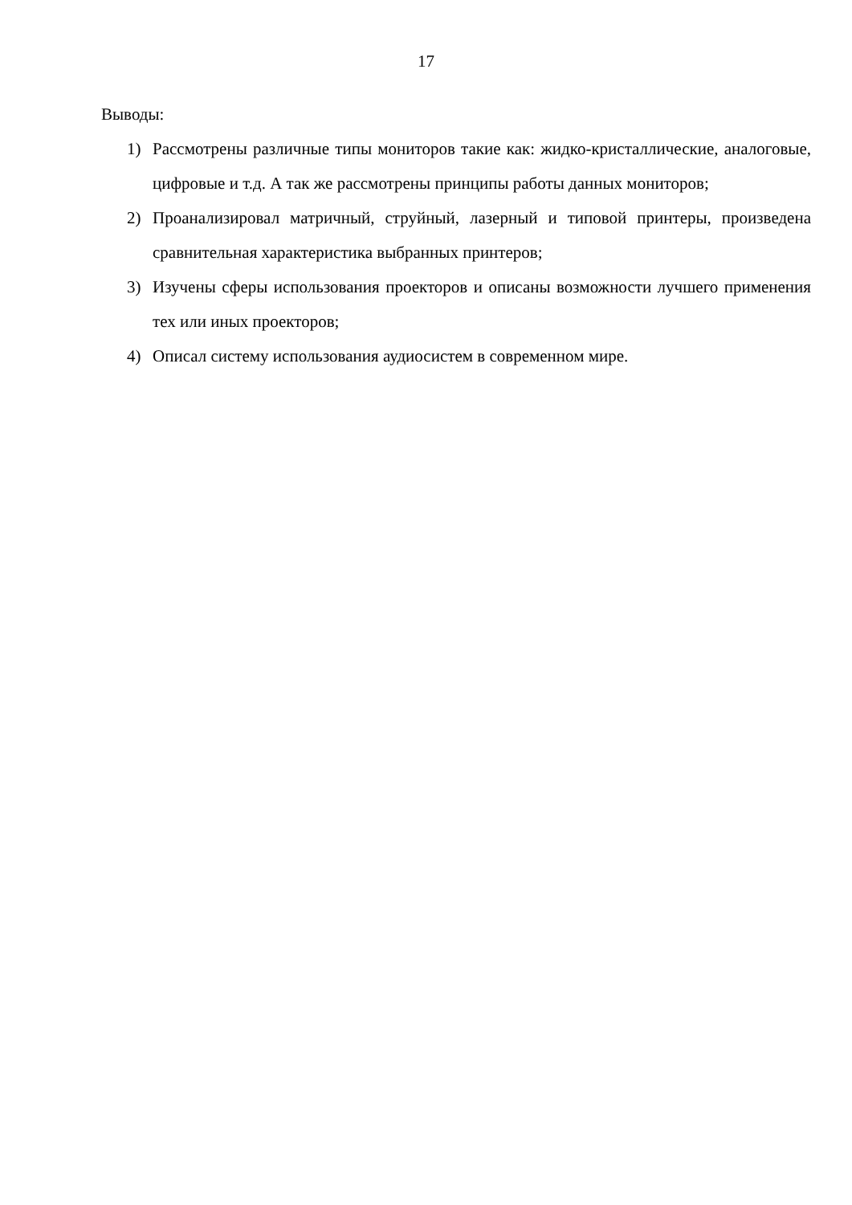17
Выводы:
1) Рассмотрены различные типы мониторов такие как: жидко-кристаллические, аналоговые, цифровые и т.д. А так же рассмотрены принципы работы данных мониторов;
2) Проанализировал матричный, струйный, лазерный и типовой принтеры, произведена сравнительная характеристика выбранных принтеров;
3) Изучены сферы использования проекторов и описаны возможности лучшего применения тех или иных проекторов;
4) Описал систему использования аудиосистем в современном мире.